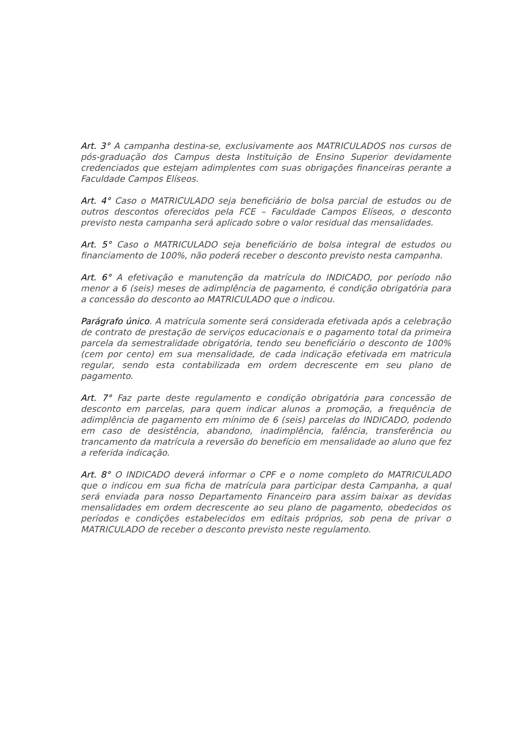Art. 3° A campanha destina-se, exclusivamente aos MATRICULADOS nos cursos de pós-graduação dos Campus desta Instituição de Ensino Superior devidamente credenciados que estejam adimplentes com suas obrigações financeiras perante a Faculdade Campos Elíseos.
Art. 4° Caso o MATRICULADO seja beneficiário de bolsa parcial de estudos ou de outros descontos oferecidos pela FCE – Faculdade Campos Elíseos, o desconto previsto nesta campanha será aplicado sobre o valor residual das mensalidades.
Art. 5° Caso o MATRICULADO seja beneficiário de bolsa integral de estudos ou financiamento de 100%, não poderá receber o desconto previsto nesta campanha.
Art. 6° A efetivação e manutenção da matrícula do INDICADO, por período não menor a 6 (seis) meses de adimplência de pagamento, é condição obrigatória para a concessão do desconto ao MATRICULADO que o indicou.
Parágrafo único. A matrícula somente será considerada efetivada após a celebração de contrato de prestação de serviços educacionais e o pagamento total da primeira parcela da semestralidade obrigatória, tendo seu beneficiário o desconto de 100% (cem por cento) em sua mensalidade, de cada indicação efetivada em matricula regular, sendo esta contabilizada em ordem decrescente em seu plano de pagamento.
Art. 7° Faz parte deste regulamento e condição obrigatória para concessão de desconto em parcelas, para quem indicar alunos a promoção, a frequência de adimplência de pagamento em mínimo de 6 (seis) parcelas do INDICADO, podendo em caso de desistência, abandono, inadimplência, falência, transferência ou trancamento da matrícula a reversão do benefício em mensalidade ao aluno que fez a referida indicação.
Art. 8° O INDICADO deverá informar o CPF e o nome completo do MATRICULADO que o indicou em sua ficha de matrícula para participar desta Campanha, a qual será enviada para nosso Departamento Financeiro para assim baixar as devidas mensalidades em ordem decrescente ao seu plano de pagamento, obedecidos os períodos e condições estabelecidos em editais próprios, sob pena de privar o MATRICULADO de receber o desconto previsto neste regulamento.